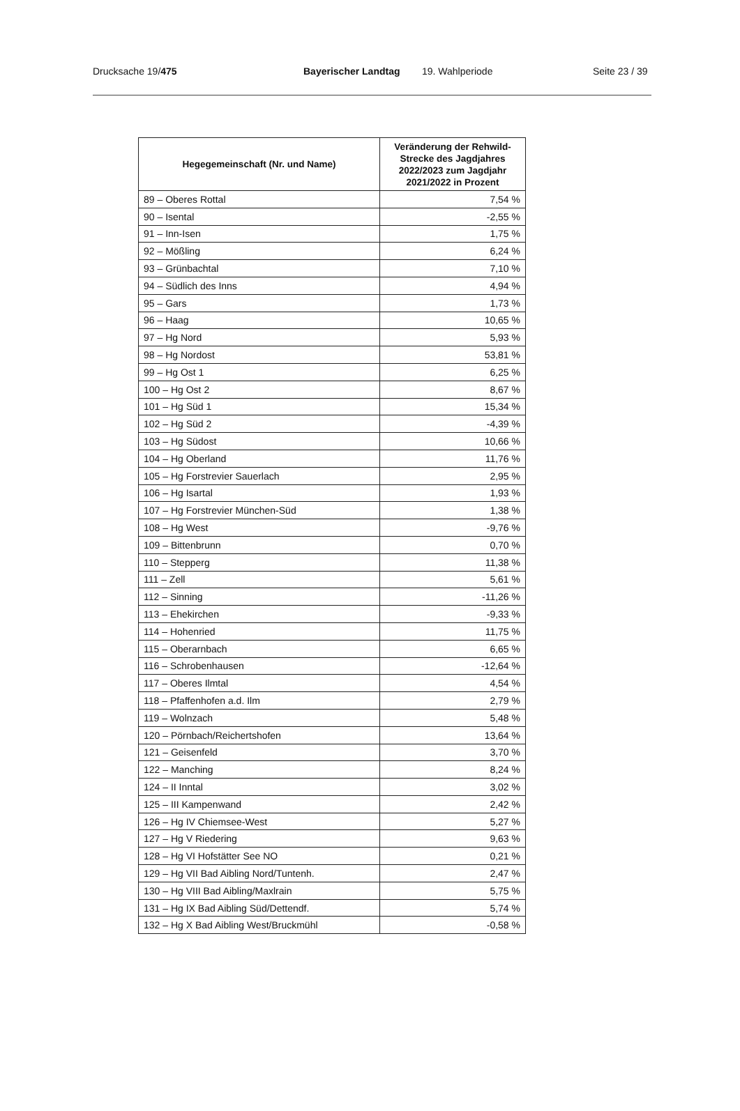Drucksache 19/475 Bayerischer Landtag 19. Wahlperiode Seite 23 / 39
| Hegegemeinschaft (Nr. und Name) | Veränderung der Rehwild-Strecke des Jagdjahres 2022/2023 zum Jagdjahr 2021/2022 in Prozent |
| --- | --- |
| 89 – Oberes Rottal | 7,54 % |
| 90 – Isental | -2,55 % |
| 91 – Inn-Isen | 1,75 % |
| 92 – Mößling | 6,24 % |
| 93 – Grünbachtal | 7,10 % |
| 94 – Südlich des Inns | 4,94 % |
| 95 – Gars | 1,73 % |
| 96 – Haag | 10,65 % |
| 97 – Hg Nord | 5,93 % |
| 98 – Hg Nordost | 53,81 % |
| 99 – Hg Ost 1 | 6,25 % |
| 100 – Hg Ost 2 | 8,67 % |
| 101 – Hg Süd 1 | 15,34 % |
| 102 – Hg Süd 2 | -4,39 % |
| 103 – Hg Südost | 10,66 % |
| 104 – Hg Oberland | 11,76 % |
| 105 – Hg Forstrevier Sauerlach | 2,95 % |
| 106 – Hg Isartal | 1,93 % |
| 107 – Hg Forstrevier München-Süd | 1,38 % |
| 108 – Hg West | -9,76 % |
| 109 – Bittenbrunn | 0,70 % |
| 110 – Stepperg | 11,38 % |
| 111 – Zell | 5,61 % |
| 112 – Sinning | -11,26 % |
| 113 – Ehekirchen | -9,33 % |
| 114 – Hohenried | 11,75 % |
| 115 – Oberarnbach | 6,65 % |
| 116 – Schrobenhausen | -12,64 % |
| 117 – Oberes Ilmtal | 4,54 % |
| 118 – Pfaffenhofen a.d. Ilm | 2,79 % |
| 119 – Wolnzach | 5,48 % |
| 120 – Pörnbach/Reichertshofen | 13,64 % |
| 121 – Geisenfeld | 3,70 % |
| 122 – Manching | 8,24 % |
| 124 – II Inntal | 3,02 % |
| 125 – III Kampenwand | 2,42 % |
| 126 – Hg IV Chiemsee-West | 5,27 % |
| 127 – Hg V Riedering | 9,63 % |
| 128 – Hg VI Hofstätter See NO | 0,21 % |
| 129 – Hg VII Bad Aibling Nord/Tuntenh. | 2,47 % |
| 130 – Hg VIII Bad Aibling/Maxlrain | 5,75 % |
| 131 – Hg IX Bad Aibling Süd/Dettendf. | 5,74 % |
| 132 – Hg X Bad Aibling West/Bruckmühl | -0,58 % |